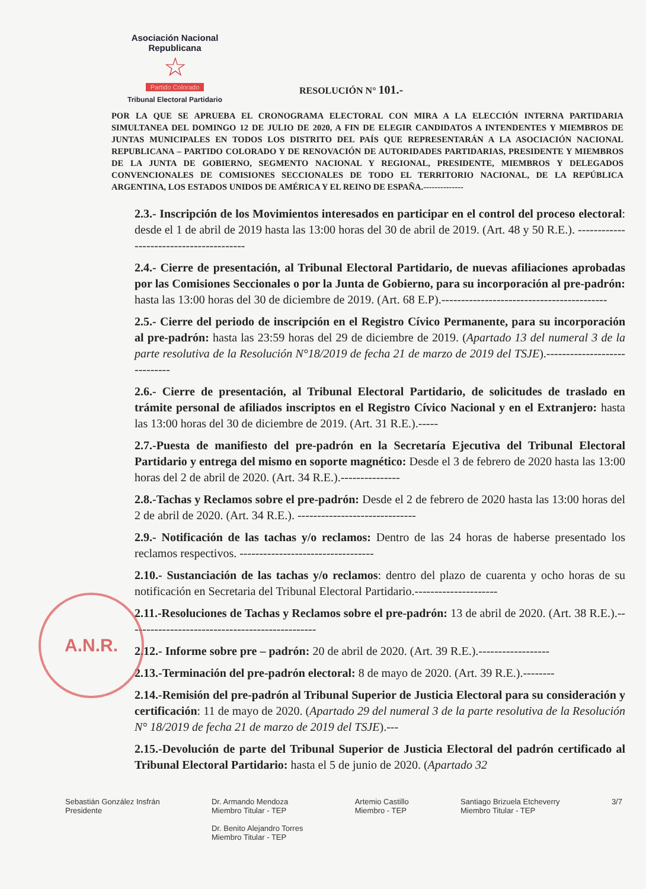Asociación Nacional Republicana
☆
Partido Colorado
Tribunal Electoral Partidario
RESOLUCIÓN N° 101.-
POR LA QUE SE APRUEBA EL CRONOGRAMA ELECTORAL CON MIRA A LA ELECCIÓN INTERNA PARTIDARIA SIMULTANEA DEL DOMINGO 12 DE JULIO DE 2020, A FIN DE ELEGIR CANDIDATOS A INTENDENTES Y MIEMBROS DE JUNTAS MUNICIPALES EN TODOS LOS DISTRITO DEL PAÍS QUE REPRESENTARÁN A LA ASOCIACIÓN NACIONAL REPUBLICANA – PARTIDO COLORADO Y DE RENOVACIÓN DE AUTORIDADES PARTIDARIAS, PRESIDENTE Y MIEMBROS DE LA JUNTA DE GOBIERNO, SEGMENTO NACIONAL Y REGIONAL, PRESIDENTE, MIEMBROS Y DELEGADOS CONVENCIONALES DE COMISIONES SECCIONALES DE TODO EL TERRITORIO NACIONAL, DE LA REPÚBLICA ARGENTINA, LOS ESTADOS UNIDOS DE AMÉRICA Y EL REINO DE ESPAÑA.--------------
2.3.- Inscripción de los Movimientos interesados en participar en el control del proceso electoral: desde el 1 de abril de 2019 hasta las 13:00 horas del 30 de abril de 2019. (Art. 48 y 50 R.E.). ----------------------------------------
2.4.- Cierre de presentación, al Tribunal Electoral Partidario, de nuevas afiliaciones aprobadas por las Comisiones Seccionales o por la Junta de Gobierno, para su incorporación al pre-padrón: hasta las 13:00 horas del 30 de diciembre de 2019. (Art. 68 E.P).------------------------------------------
2.5.- Cierre del periodo de inscripción en el Registro Cívico Permanente, para su incorporación al pre-padrón: hasta las 23:59 horas del 29 de diciembre de 2019. (Apartado 13 del numeral 3 de la parte resolutiva de la Resolución N°18/2019 de fecha 21 de marzo de 2019 del TSJE).-----------------------------
2.6.- Cierre de presentación, al Tribunal Electoral Partidario, de solicitudes de traslado en trámite personal de afiliados inscriptos en el Registro Cívico Nacional y en el Extranjero: hasta las 13:00 horas del 30 de diciembre de 2019. (Art. 31 R.E.).-----
2.7.-Puesta de manifiesto del pre-padrón en la Secretaría Ejecutiva del Tribunal Electoral Partidario y entrega del mismo en soporte magnético: Desde el 3 de febrero de 2020 hasta las 13:00 horas del 2 de abril de 2020. (Art. 34 R.E.).---------------
2.8.-Tachas y Reclamos sobre el pre-padrón: Desde el 2 de febrero de 2020 hasta las 13:00 horas del 2 de abril de 2020. (Art. 34 R.E.). ------------------------------
2.9.- Notificación de las tachas y/o reclamos: Dentro de las 24 horas de haberse presentado los reclamos respectivos. ----------------------------------
2.10.- Sustanciación de las tachas y/o reclamos: dentro del plazo de cuarenta y ocho horas de su notificación en Secretaria del Tribunal Electoral Partidario.---------------------
2.11.-Resoluciones de Tachas y Reclamos sobre el pre-padrón: 13 de abril de 2020. (Art. 38 R.E.).------------------------------------------------
2.12.- Informe sobre pre – padrón: 20 de abril de 2020. (Art. 39 R.E.).------------------
2.13.-Terminación del pre-padrón electoral: 8 de mayo de 2020. (Art. 39 R.E.).--------
2.14.-Remisión del pre-padrón al Tribunal Superior de Justicia Electoral para su consideración y certificación: 11 de mayo de 2020. (Apartado 29 del numeral 3 de la parte resolutiva de la Resolución N° 18/2019 de fecha 21 de marzo de 2019 del TSJE).---
2.15.-Devolución de parte del Tribunal Superior de Justicia Electoral del padrón certificado al Tribunal Electoral Partidario: hasta el 5 de junio de 2020. (Apartado 32
A.N.R.
Sebastián González Insfrán
Presidente
Dr. Armando Mendoza
Miembro Titular - TEP
Dr. Benito Alejandro Torres
Miembro Titular - TEP
Artemio Castillo
Miembro - TEP
Santiago Brizuela Etcheverry
Miembro Titular - TEP
3/7